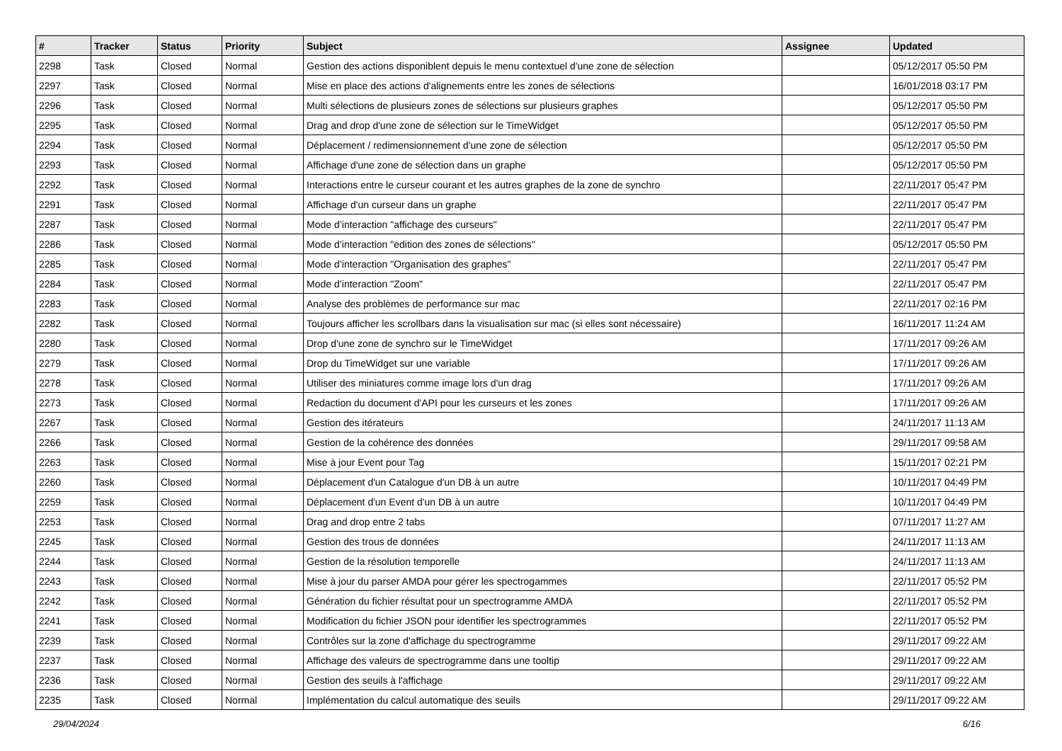| # | Tracker | Status | Priority | Subject | Assignee | Updated |
| --- | --- | --- | --- | --- | --- | --- |
| 2298 | Task | Closed | Normal | Gestion des actions disponiblent depuis le menu contextuel d'une zone de sélection | | 05/12/2017 05:50 PM |
| 2297 | Task | Closed | Normal | Mise en place des actions d'alignements entre les zones de sélections | | 16/01/2018 03:17 PM |
| 2296 | Task | Closed | Normal | Multi sélections de plusieurs zones de sélections sur plusieurs graphes | | 05/12/2017 05:50 PM |
| 2295 | Task | Closed | Normal | Drag and drop d'une zone de sélection sur le TimeWidget | | 05/12/2017 05:50 PM |
| 2294 | Task | Closed | Normal | Déplacement / redimensionnement d'une zone de sélection | | 05/12/2017 05:50 PM |
| 2293 | Task | Closed | Normal | Affichage d'une zone de sélection dans un graphe | | 05/12/2017 05:50 PM |
| 2292 | Task | Closed | Normal | Interactions entre le curseur courant et les autres graphes de la zone de synchro | | 22/11/2017 05:47 PM |
| 2291 | Task | Closed | Normal | Affichage d'un curseur dans un graphe | | 22/11/2017 05:47 PM |
| 2287 | Task | Closed | Normal | Mode d’interaction "affichage des curseurs" | | 22/11/2017 05:47 PM |
| 2286 | Task | Closed | Normal | Mode d’interaction "edition des zones de sélections" | | 05/12/2017 05:50 PM |
| 2285 | Task | Closed | Normal | Mode d’interaction "Organisation des graphes" | | 22/11/2017 05:47 PM |
| 2284 | Task | Closed | Normal | Mode d’interaction "Zoom" | | 22/11/2017 05:47 PM |
| 2283 | Task | Closed | Normal | Analyse des problèmes de performance sur mac | | 22/11/2017 02:16 PM |
| 2282 | Task | Closed | Normal | Toujours afficher les scrollbars dans la visualisation sur mac (si elles sont nécessaire) | | 16/11/2017 11:24 AM |
| 2280 | Task | Closed | Normal | Drop d'une zone de synchro sur le TimeWidget | | 17/11/2017 09:26 AM |
| 2279 | Task | Closed | Normal | Drop du TimeWidget sur une variable | | 17/11/2017 09:26 AM |
| 2278 | Task | Closed | Normal | Utiliser des miniatures comme image lors d'un drag | | 17/11/2017 09:26 AM |
| 2273 | Task | Closed | Normal | Redaction du document d'API pour les curseurs et les zones | | 17/11/2017 09:26 AM |
| 2267 | Task | Closed | Normal | Gestion des itérateurs | | 24/11/2017 11:13 AM |
| 2266 | Task | Closed | Normal | Gestion de la cohérence des données | | 29/11/2017 09:58 AM |
| 2263 | Task | Closed | Normal | Mise à jour Event pour Tag | | 15/11/2017 02:21 PM |
| 2260 | Task | Closed | Normal | Déplacement d'un Catalogue d'un DB à un autre | | 10/11/2017 04:49 PM |
| 2259 | Task | Closed | Normal | Déplacement d'un Event d'un DB à un autre | | 10/11/2017 04:49 PM |
| 2253 | Task | Closed | Normal | Drag and drop entre 2 tabs | | 07/11/2017 11:27 AM |
| 2245 | Task | Closed | Normal | Gestion des trous de données | | 24/11/2017 11:13 AM |
| 2244 | Task | Closed | Normal | Gestion de la résolution temporelle | | 24/11/2017 11:13 AM |
| 2243 | Task | Closed | Normal | Mise à jour du parser AMDA pour gérer les spectrogammes | | 22/11/2017 05:52 PM |
| 2242 | Task | Closed | Normal | Génération du fichier résultat pour un spectrogramme AMDA | | 22/11/2017 05:52 PM |
| 2241 | Task | Closed | Normal | Modification du fichier JSON pour identifier les spectrogrammes | | 22/11/2017 05:52 PM |
| 2239 | Task | Closed | Normal | Contrôles sur la zone d'affichage du spectrogramme | | 29/11/2017 09:22 AM |
| 2237 | Task | Closed | Normal | Affichage des valeurs de spectrogramme dans une tooltip | | 29/11/2017 09:22 AM |
| 2236 | Task | Closed | Normal | Gestion des seuils à l'affichage | | 29/11/2017 09:22 AM |
| 2235 | Task | Closed | Normal | Implémentation du calcul automatique des seuils | | 29/11/2017 09:22 AM |
29/04/2024 6/16